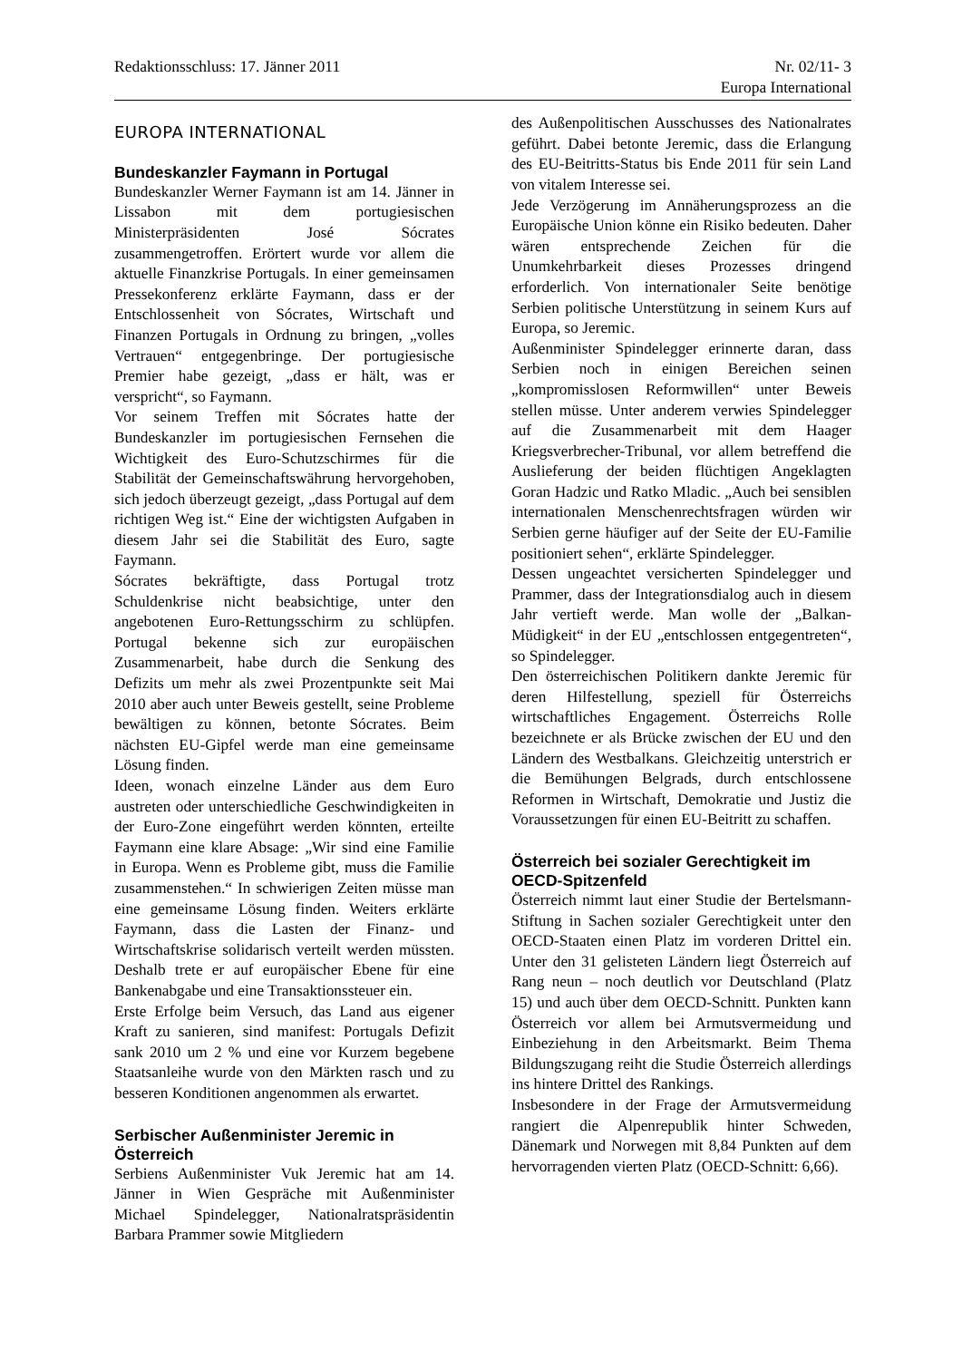Redaktionsschluss: 17. Jänner 2011 Nr. 02/11- 3
Europa International
EUROPA INTERNATIONAL
Bundeskanzler Faymann in Portugal
Bundeskanzler Werner Faymann ist am 14. Jänner in Lissabon mit dem portugiesischen Ministerpräsidenten José Sócrates zusammengetroffen. Erörtert wurde vor allem die aktuelle Finanzkrise Portugals. In einer gemeinsamen Pressekonferenz erklärte Faymann, dass er der Entschlossenheit von Sócrates, Wirtschaft und Finanzen Portugals in Ordnung zu bringen, „volles Vertrauen“ entgegenbringe. Der portugiesische Premier habe gezeigt, „dass er hält, was er verspricht“, so Faymann.
Vor seinem Treffen mit Sócrates hatte der Bundeskanzler im portugiesischen Fernsehen die Wichtigkeit des Euro-Schutzschirmes für die Stabilität der Gemeinschaftswährung hervorgehoben, sich jedoch überzeugt gezeigt, „dass Portugal auf dem richtigen Weg ist.“ Eine der wichtigsten Aufgaben in diesem Jahr sei die Stabilität des Euro, sagte Faymann.
Sócrates bekräftigte, dass Portugal trotz Schuldenkrise nicht beabsichtige, unter den angebotenen Euro-Rettungsschirm zu schlüpfen. Portugal bekenne sich zur europäischen Zusammenarbeit, habe durch die Senkung des Defizits um mehr als zwei Prozentpunkte seit Mai 2010 aber auch unter Beweis gestellt, seine Probleme bewältigen zu können, betonte Sócrates. Beim nächsten EU-Gipfel werde man eine gemeinsame Lösung finden.
Ideen, wonach einzelne Länder aus dem Euro austreten oder unterschiedliche Geschwindigkeiten in der Euro-Zone eingeführt werden könnten, erteilte Faymann eine klare Absage: „Wir sind eine Familie in Europa. Wenn es Probleme gibt, muss die Familie zusammenstehen.“ In schwierigen Zeiten müsse man eine gemeinsame Lösung finden. Weiters erklärte Faymann, dass die Lasten der Finanz- und Wirtschaftskrise solidarisch verteilt werden müssten. Deshalb trete er auf europäischer Ebene für eine Bankenabgabe und eine Transaktionssteuer ein.
Erste Erfolge beim Versuch, das Land aus eigener Kraft zu sanieren, sind manifest: Portugals Defizit sank 2010 um 2 % und eine vor Kurzem begebene Staatsanleihe wurde von den Märkten rasch und zu besseren Konditionen angenommen als erwartet.
Serbischer Außenminister Jeremic in Österreich
Serbiens Außenminister Vuk Jeremic hat am 14. Jänner in Wien Gespräche mit Außenminister Michael Spindelegger, Nationalratspräsidentin Barbara Prammer sowie Mitgliedern
des Außenpolitischen Ausschusses des Nationalrates geführt. Dabei betonte Jeremic, dass die Erlangung des EU-Beitritts-Status bis Ende 2011 für sein Land von vitalem Interesse sei.
Jede Verzögerung im Annäherungsprozess an die Europäische Union könne ein Risiko bedeuten. Daher wären entsprechende Zeichen für die Unumkehrbarkeit dieses Prozesses dringend erforderlich. Von internationaler Seite benötige Serbien politische Unterstützung in seinem Kurs auf Europa, so Jeremic.
Außenminister Spindelegger erinnerte daran, dass Serbien noch in einigen Bereichen seinen „kompromisslosen Reformwillen“ unter Beweis stellen müsse. Unter anderem verwies Spindelegger auf die Zusammenarbeit mit dem Haager Kriegsverbrecher-Tribunal, vor allem betreffend die Auslieferung der beiden flüchtigen Angeklagten Goran Hadzic und Ratko Mladic. „Auch bei sensiblen internationalen Menschenrechtsfragen würden wir Serbien gerne häufiger auf der Seite der EU-Familie positioniert sehen“, erklärte Spindelegger.
Dessen ungeachtet versicherten Spindelegger und Prammer, dass der Integrationsdialog auch in diesem Jahr vertieft werde. Man wolle der „Balkan-Müdigkeit“ in der EU „entschlossen entgegentreten“, so Spindelegger.
Den österreichischen Politikern dankte Jeremic für deren Hilfestellung, speziell für Österreichs wirtschaftliches Engagement. Österreichs Rolle bezeichnete er als Brücke zwischen der EU und den Ländern des Westbalkans. Gleichzeitig unterstrich er die Bemühungen Belgrads, durch entschlossene Reformen in Wirtschaft, Demokratie und Justiz die Voraussetzungen für einen EU-Beitritt zu schaffen.
Österreich bei sozialer Gerechtigkeit im OECD-Spitzenfeld
Österreich nimmt laut einer Studie der Bertelsmann-Stiftung in Sachen sozialer Gerechtigkeit unter den OECD-Staaten einen Platz im vorderen Drittel ein. Unter den 31 gelisteten Ländern liegt Österreich auf Rang neun – noch deutlich vor Deutschland (Platz 15) und auch über dem OECD-Schnitt. Punkten kann Österreich vor allem bei Armutsvermeidung und Einbeziehung in den Arbeitsmarkt. Beim Thema Bildungszugang reiht die Studie Österreich allerdings ins hintere Drittel des Rankings.
Insbesondere in der Frage der Armutsvermeidung rangiert die Alpenrepublik hinter Schweden, Dänemark und Norwegen mit 8,84 Punkten auf dem hervorragenden vierten Platz (OECD-Schnitt: 6,66).